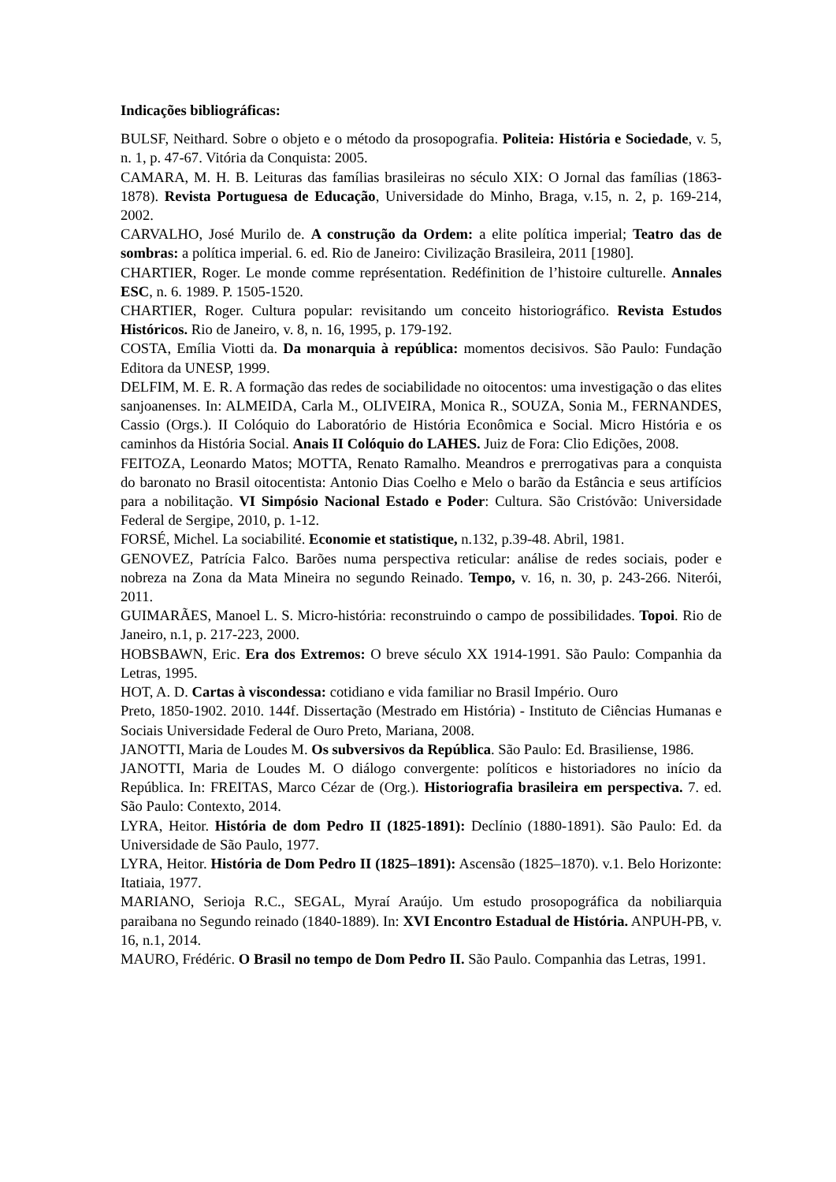Indicações bibliográficas:
BULSF, Neithard. Sobre o objeto e o método da prosopografia. Politeia: História e Sociedade, v. 5, n. 1, p. 47-67. Vitória da Conquista: 2005.
CAMARA, M. H. B. Leituras das famílias brasileiras no século XIX: O Jornal das famílias (1863-1878). Revista Portuguesa de Educação, Universidade do Minho, Braga, v.15, n. 2, p. 169-214, 2002.
CARVALHO, José Murilo de. A construção da Ordem: a elite política imperial; Teatro das de sombras: a política imperial. 6. ed. Rio de Janeiro: Civilização Brasileira, 2011 [1980].
CHARTIER, Roger. Le monde comme représentation. Redéfinition de l’histoire culturelle. Annales ESC, n. 6. 1989. P. 1505-1520.
CHARTIER, Roger. Cultura popular: revisitando um conceito historiográfico. Revista Estudos Históricos. Rio de Janeiro, v. 8, n. 16, 1995, p. 179-192.
COSTA, Emília Viotti da. Da monarquia à república: momentos decisivos. São Paulo: Fundação Editora da UNESP, 1999.
DELFIM, M. E. R. A formação das redes de sociabilidade no oitocentos: uma investigação o das elites sanjoanenses. In: ALMEIDA, Carla M., OLIVEIRA, Monica R., SOUZA, Sonia M., FERNANDES, Cassio (Orgs.). II Colóquio do Laboratório de História Econômica e Social. Micro História e os caminhos da História Social. Anais II Colóquio do LAHES. Juiz de Fora: Clio Edições, 2008.
FEITOZA, Leonardo Matos; MOTTA, Renato Ramalho. Meandros e prerrogativas para a conquista do baronato no Brasil oitocentista: Antonio Dias Coelho e Melo o barão da Estância e seus artifícios para a nobilitação. VI Simpósio Nacional Estado e Poder: Cultura. São Cristóvão: Universidade Federal de Sergipe, 2010, p. 1-12.
FORSÉ, Michel. La sociabilité. Economie et statistique, n.132, p.39-48. Abril, 1981.
GENOVEZ, Patrícia Falco. Barões numa perspectiva reticular: análise de redes sociais, poder e nobreza na Zona da Mata Mineira no segundo Reinado. Tempo, v. 16, n. 30, p. 243-266. Niterói, 2011.
GUIMARÃES, Manoel L. S. Micro-história: reconstruindo o campo de possibilidades. Topoi. Rio de Janeiro, n.1, p. 217-223, 2000.
HOBSBAWN, Eric. Era dos Extremos: O breve século XX 1914-1991. São Paulo: Companhia da Letras, 1995.
HOT, A. D. Cartas à viscondessa: cotidiano e vida familiar no Brasil Império. Ouro
Preto, 1850-1902. 2010. 144f. Dissertação (Mestrado em História) - Instituto de Ciências Humanas e Sociais Universidade Federal de Ouro Preto, Mariana, 2008.
JANOTTI, Maria de Loudes M. Os subversivos da República. São Paulo: Ed. Brasiliense, 1986.
JANOTTI, Maria de Loudes M. O diálogo convergente: políticos e historiadores no início da República. In: FREITAS, Marco Cézar de (Org.). Historiografia brasileira em perspectiva. 7. ed. São Paulo: Contexto, 2014.
LYRA, Heitor. História de dom Pedro II (1825-1891): Declínio (1880-1891). São Paulo: Ed. da Universidade de São Paulo, 1977.
LYRA, Heitor. História de Dom Pedro II (1825–1891): Ascensão (1825–1870). v.1. Belo Horizonte: Itatiaia, 1977.
MARIANO, Serioja R.C., SEGAL, Myraí Araújo. Um estudo prosopográfica da nobiliarquia paraibana no Segundo reinado (1840-1889). In: XVI Encontro Estadual de História. ANPUH-PB, v. 16, n.1, 2014.
MAURO, Frédéric. O Brasil no tempo de Dom Pedro II. São Paulo. Companhia das Letras, 1991.